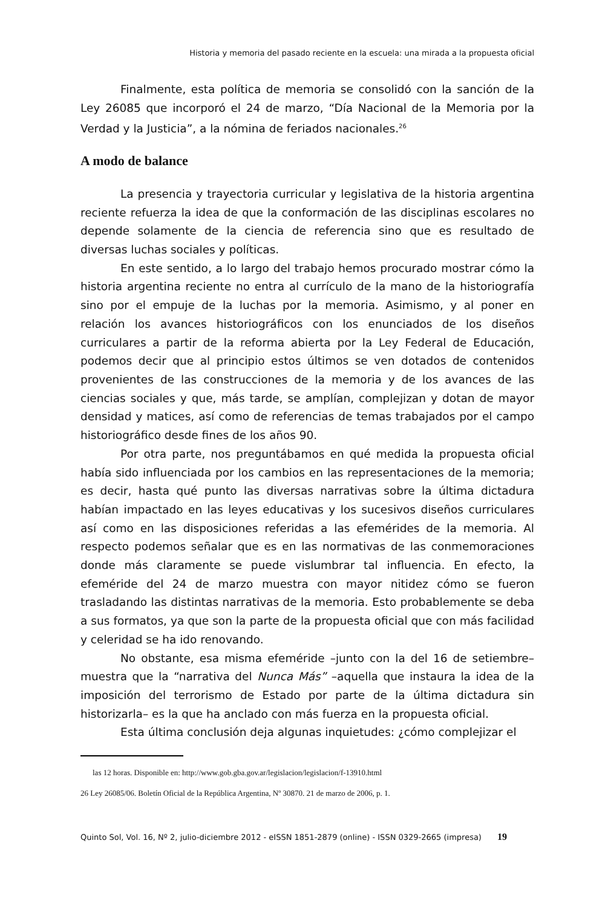Historia y memoria del pasado reciente en la escuela: una mirada a la propuesta oficial
Finalmente, esta política de memoria se consolidó con la sanción de la Ley 26085 que incorporó el 24 de marzo, “Día Nacional de la Memoria por la Verdad y la Justicia”, a la nómina de feriados nacionales.<sup>26</sup>
A modo de balance
La presencia y trayectoria curricular y legislativa de la historia argentina reciente refuerza la idea de que la conformación de las disciplinas escolares no depende solamente de la ciencia de referencia sino que es resultado de diversas luchas sociales y políticas.
En este sentido, a lo largo del trabajo hemos procurado mostrar cómo la historia argentina reciente no entra al currículo de la mano de la historiografía sino por el empuje de la luchas por la memoria. Asimismo, y al poner en relación los avances historiográficos con los enunciados de los diseños curriculares a partir de la reforma abierta por la Ley Federal de Educación, podemos decir que al principio estos últimos se ven dotados de contenidos provenientes de las construcciones de la memoria y de los avances de las ciencias sociales y que, más tarde, se amplían, complejizan y dotan de mayor densidad y matices, así como de referencias de temas trabajados por el campo historiográfico desde fines de los años 90.
Por otra parte, nos preguntábamos en qué medida la propuesta oficial había sido influenciada por los cambios en las representaciones de la memoria; es decir, hasta qué punto las diversas narrativas sobre la última dictadura habían impactado en las leyes educativas y los sucesivos diseños curriculares así como en las disposiciones referidas a las efemérides de la memoria. Al respecto podemos señalar que es en las normativas de las conmemoraciones donde más claramente se puede vislumbrar tal influencia. En efecto, la efeméride del 24 de marzo muestra con mayor nitidez cómo se fueron trasladando las distintas narrativas de la memoria. Esto probablemente se deba a sus formatos, ya que son la parte de la propuesta oficial que con más facilidad y celeridad se ha ido renovando.
No obstante, esa misma efeméride –junto con la del 16 de setiembre– muestra que la “narrativa del Nunca Más” –aquella que instaura la idea de la imposición del terrorismo de Estado por parte de la última dictadura sin historizarla– es la que ha anclado con más fuerza en la propuesta oficial.
Esta última conclusión deja algunas inquietudes: ¿cómo complejizar el
las 12 horas. Disponible en: http://www.gob.gba.gov.ar/legislacion/legislacion/f-13910.html
26 Ley 26085/06. Boletín Oficial de la República Argentina, Nº 30870. 21 de marzo de 2006, p. 1.
Quinto Sol, Vol. 16, Nº 2, julio-diciembre 2012 - eISSN 1851-2879 (online) - ISSN 0329-2665 (impresa) 19